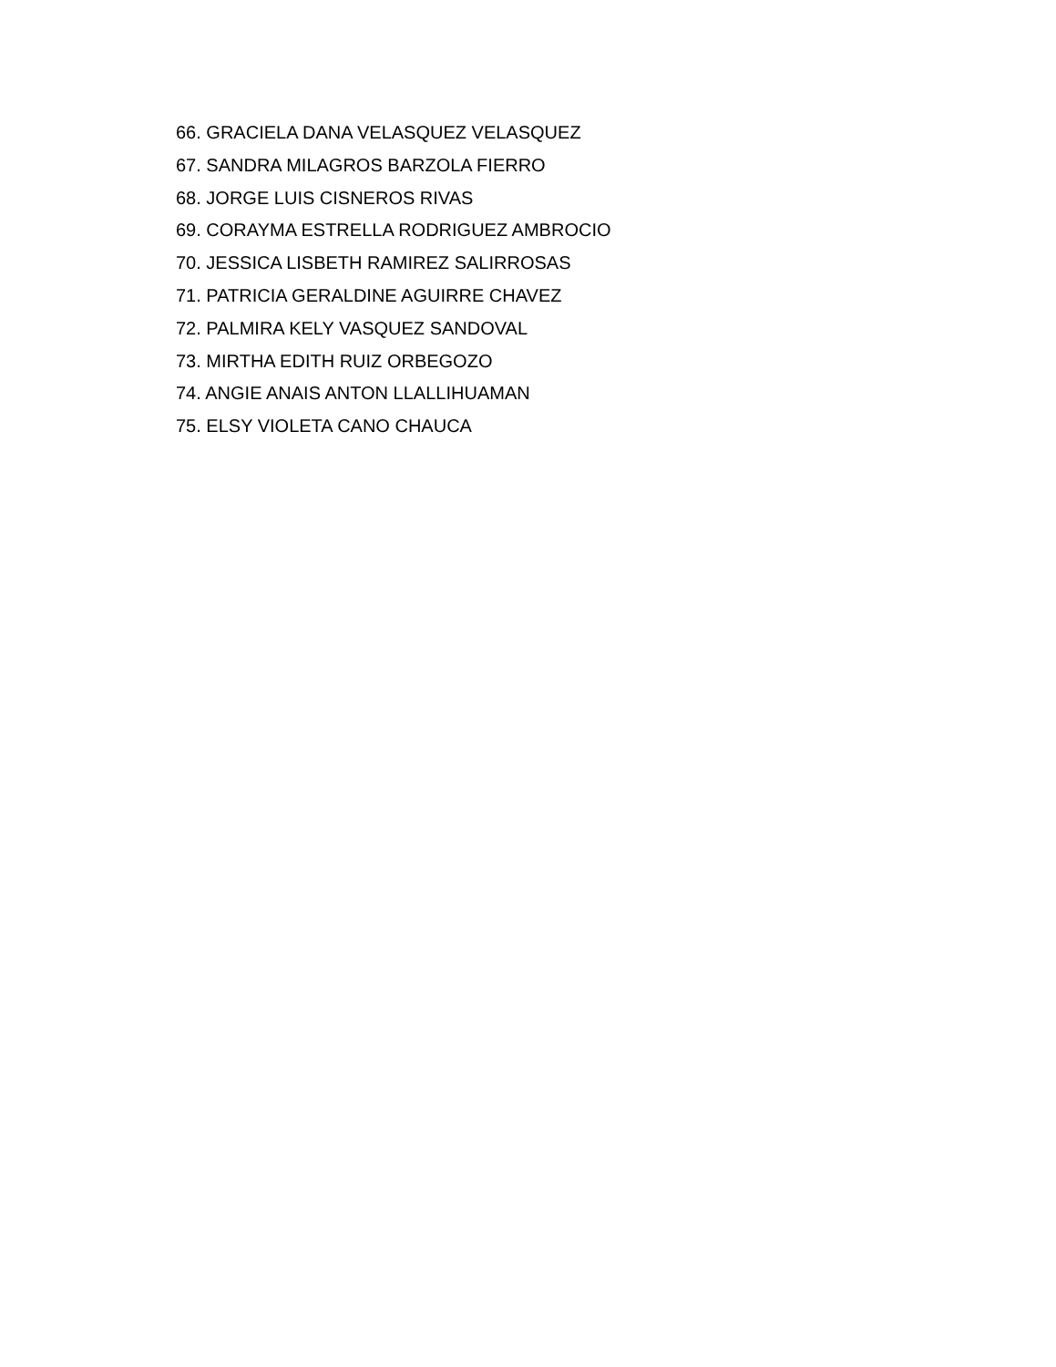66. GRACIELA DANA VELASQUEZ VELASQUEZ
67. SANDRA MILAGROS BARZOLA FIERRO
68. JORGE LUIS CISNEROS RIVAS
69. CORAYMA ESTRELLA RODRIGUEZ AMBROCIO
70. JESSICA LISBETH RAMIREZ SALIRROSAS
71. PATRICIA GERALDINE AGUIRRE CHAVEZ
72. PALMIRA KELY VASQUEZ SANDOVAL
73. MIRTHA EDITH RUIZ ORBEGOZO
74. ANGIE ANAIS ANTON LLALLIHUAMAN
75. ELSY VIOLETA CANO CHAUCA